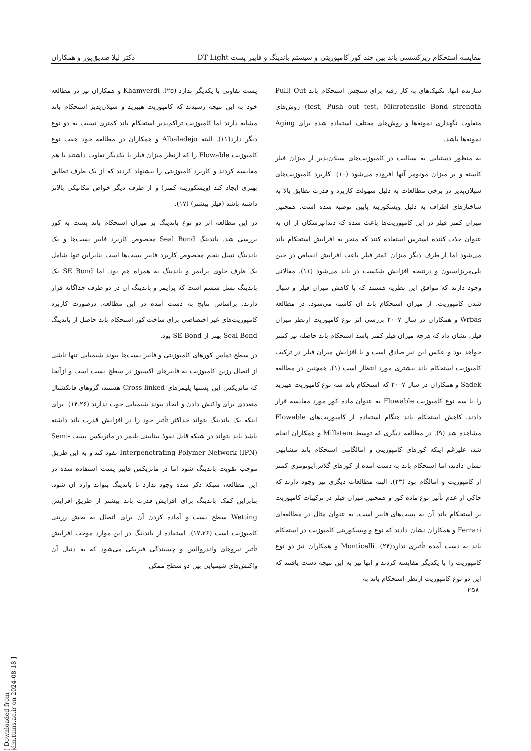مقایسه استحکام ریزکششی باند بین چند کور کامپوزیتی و سیستم باندینگ و فایبر پست DT Light دکتر لیلا صدیق‌پور و همکاران
سازنده آنها، تکنیک‌های به کار رفته برای سنجش استحکام باند Pull) Out test, Push out test, Microtensile Bond strength) روش‌های متفاوت نگهداری نمونه‌ها و روش‌های مختلف استفاده شده برای Aging نمونه‌ها باشد.
به منظور دستیابی به سیالیت در کامپوزیت‌های سیلان‌پذیر از میزان فیلر کاسته و بر میزان مونومر آنها افزوده می‌شود (۱۰). کاربرد کامپوزیت‌های سیلان‌پذیر در برخی مطالعات به دلیل سهولت کاربرد و قدرت تطابق بالا به ساختارهای اطراف به دلیل ویسکوزیته پایین توصیه شده است. همچنین میزان کمتر فیلر در این کامپوزیت‌ها باعث شده که دندانپزشکان از آن به عنوان جذب کننده استرس استفاده کنند که منجر به افزایش استحکام باند می‌شود اما از طرف دیگر میزان کمتر فیلر باعث افزایش انقباض در حین پلی‌مریزاسیون و درنتیجه افزایش شکست در باند می‌شود (۱۱). مقالاتی وجود دارند که موافق این نظریه هستند که با کاهش میزان فیلر و سیال شدن کامپوزیت، از میزان استحکام باند آن کاسته می‌شود. در مطالعه Wrbas و همکاران در سال ۲۰۰۷ بررسی اثر نوع کامپوزیت ازنظر میزان فیلر، نشان داد که هرچه میزان فیلر کمتر باشد استحکام باند حاصله نیز کمتر خواهد بود و عکس این نیز صادق است و با افزایش میزان فیلر در ترکیب کامپوزیت استحکام باند بیشتری مورد انتظار است (۱). همچنین در مطالعه Sadek و همکاران در سال ۲۰۰۷ که استحکام باند سه نوع کامپوزیت هیبرید را با سه نوع کامپوزیت Flowable به عنوان ماده کور مورد مقایسه قرار دادند، کاهش استحکام باند هنگام استفاده از کامپوزیت‌های Flowable مشاهده شد (۹). در مطالعه دیگری که توسط Millstein و همکاران انجام شد، علیرغم اینکه کورهای کامپوزیتی و آمالگامی استحکام باند مشابهی نشان دادند، اما استحکام باند به دست آمده از کورهای گلاس‌آیونومری کمتر از کامپوزیت و آمالگام بود (۲۳). البته مطالعات دیگری نیز وجود دارند که حاکی از عدم تأثیر نوع ماده کور و همچنین میزان فیلر در ترکیبات کامپوزیت بر استحکام باند آن به پست‌های فایبر است. به عنوان مثال در مطالعه‌ای Ferrari و همکاران نشان دادند که نوع و ویسکوزیتی کامپوزیت در استحکام باند به دست آمده تأثیری ندارد(۲۴). Monticelli و همکاران نیز دو نوع کامپوزیت را با یکدیگر مقایسه کردند و آنها نیز به این نتیجه دست یافتند که این دو نوع کامپوزیت ازنظر استحکام باند به
پست تفاوتی با یکدیگر ندارد (۲۵). Khamverdi و همکاران نیز در مطالعه خود به این نتیجه رسیدند که کامپوزیت هیبرید و سیلان‌پذیر استحکام باند مشابه دارند اما کامپوزیت تراکم‌پذیر استحکام باند کمتری نسبت به دو نوع دیگر دارد(۱۱). البته Albaladejo و همکاران در مطالعه خود هفت نوع کامپوزیت Flowable را که ازنظر میزان فیلر با یکدیگر تفاوت داشتند با هم مقایسه کردند و کاربرد کامپوزیتی را پیشنهاد کردند که از یک طرف تطابق بهتری ایجاد کند (ویسکوزیته کمتر) و از طرف دیگر خواص مکانیکی بالاتر داشته باشد (فیلر بیشتر) (۱۷).
در این مطالعه اثر دو نوع باندینگ بر میزان استحکام باند پست به کور بررسی شد. باندینگ Seal Bond مخصوص کاربرد فایبر پست‌ها و یک باندینگ نسل پنجم مخصوص کاربرد فایبر پست‌ها است بنابراین تنها شامل یک ظرف حاوی پرایمر و باندینگ به همراه هم بود. اما SE Bond یک باندینگ نسل ششم است که پرایمر و باندینگ آن در دو ظرف جداگانه قرار دارند. براساس نتایج به دست آمده در این مطالعه، درصورت کاربرد کامپوزیت‌های غیر اختصاصی برای ساخت کور استحکام باند حاصل از باندینگ Seal Bond بهتر از SE Bond بود.
در سطح تماس کورهای کامپوزیتی و فایبر پست‌ها پیوند شیمیایی تنها ناشی از اتصال رزین کامپوزیت به فایبرهای اکسپوز در سطح پست است و ازآنجا که ماتریکس این پستها پلیمرهای Cross-linked هستند، گروهای فانکشنال متعددی برای واکنش دادن و ایجاد پیوند شیمیایی خوب ندارند (۱۴،۲۶). برای اینکه یک باندینگ بتواند حداکثر تأثیر خود را در افزایش قدرت باند داشته باشد باید بتواند در شبکه قابل نفوذ بینابینی پلیمر در ماتریکس پست Semi-Interpenetrating Polymer Network (IPN) نفوذ کند و به این طریق موجب تقویت باندینگ شود اما در ماتریکس فایبر پست استفاده شده در این مطالعه، شبکه ذکر شده وجود ندارد تا باندینگ بتواند وارد آن شود. بنابراین کمک باندینگ برای افزایش قدرت باند بیشتر از طریق افزایش Wetting سطح پست و آماده کردن آن برای اتصال به بخش رزینی کامپوزیت است (۱۷،۲۶). استفاده از باندینگ در این موارد موجب افزایش تأثیر نیروهای واندروالس و چسبندگی فیزیکی می‌شود که به دنبال آن واکنش‌های شیمیایی بین دو سطح ممکن
۲۵۸
[ Downloaded from jdm.tums.ac.ir on 2024-08-18 ]